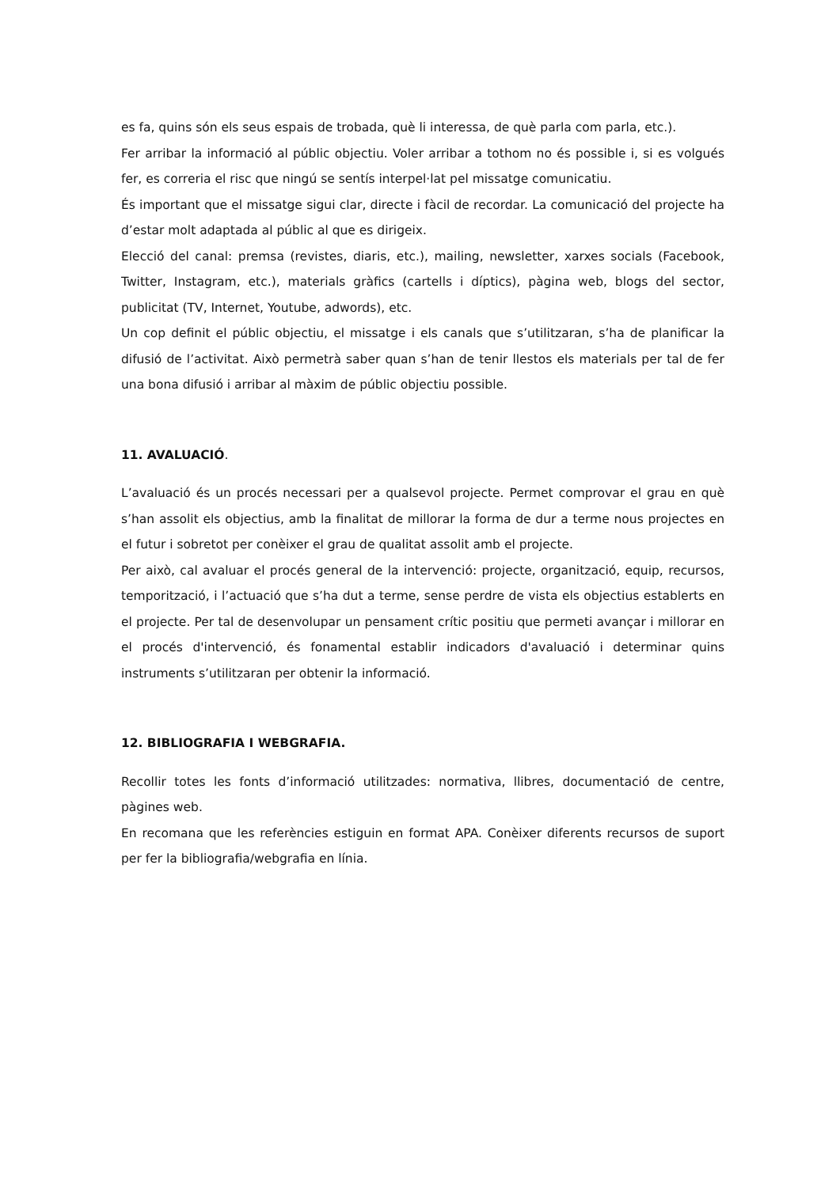es fa, quins són els seus espais de trobada, què li interessa, de què parla com parla, etc.).
Fer arribar la informació al públic objectiu. Voler arribar a tothom no és possible i, si es volgués fer, es correria el risc que ningú se sentís interpel·lat pel missatge comunicatiu.
És important que el missatge sigui clar, directe i fàcil de recordar. La comunicació del projecte ha d’estar molt adaptada al públic al que es dirigeix.
Elecció del canal: premsa (revistes, diaris, etc.), mailing, newsletter, xarxes socials (Facebook, Twitter, Instagram, etc.), materials gràfics (cartells i díptics), pàgina web, blogs del sector, publicitat (TV, Internet, Youtube, adwords), etc.
Un cop definit el públic objectiu, el missatge i els canals que s’utilitzaran, s’ha de planificar la difusió de l’activitat. Això permetrà saber quan s’han de tenir llestos els materials per tal de fer una bona difusió i arribar al màxim de públic objectiu possible.
11. AVALUACIÓ.
L’avaluació és un procés necessari per a qualsevol projecte. Permet comprovar el grau en què s’han assolit els objectius, amb la finalitat de millorar la forma de dur a terme nous projectes en el futur i sobretot per conèixer el grau de qualitat assolit amb el projecte.
Per això, cal avaluar el procés general de la intervenció: projecte, organització, equip, recursos, temporització, i l’actuació que s’ha dut a terme, sense perdre de vista els objectius establerts en el projecte. Per tal de desenvolupar un pensament crític positiu que permeti avançar i millorar en el procés d'intervenció, és fonamental establir indicadors d'avaluació i determinar quins instruments s’utilitzaran per obtenir la informació.
12. BIBLIOGRAFIA I WEBGRAFIA.
Recollir totes les fonts d’informació utilitzades: normativa, llibres, documentació de centre, pàgines web.
En recomana que les referències estiguin en format APA. Conèixer diferents recursos de suport per fer la bibliografia/webgrafia en línia.